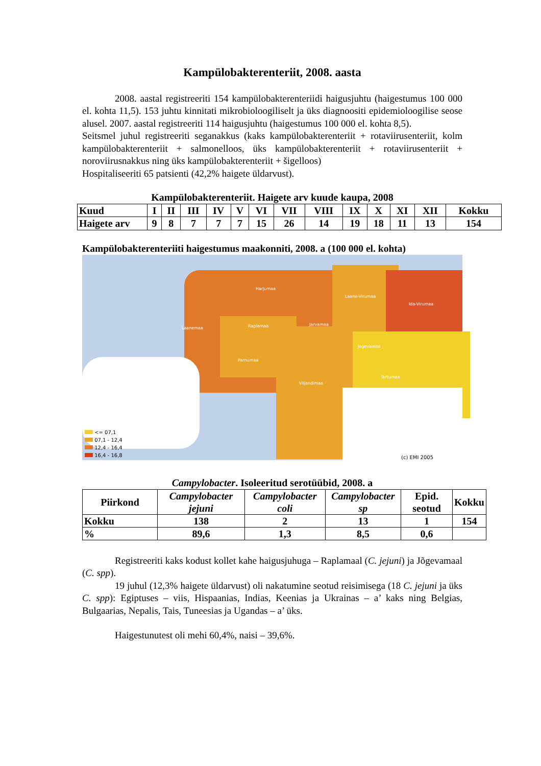Kampülobakterenteriit, 2008. aasta
2008. aastal registreeriti 154 kampülobakterenteriidi haigusjuhtu (haigestumus 100 000 el. kohta 11,5). 153 juhtu kinnitati mikrobioloogiliselt ja üks diagnoositi epidemioloogilise seose alusel. 2007. aastal registreeriti 114 haigusjuhtu (haigestumus 100 000 el. kohta 8,5).
Seitsmel juhul registreeriti seganakkus (kaks kampülobakterenteriit + rotaviirusenteriit, kolm kampülobakterenteriit + salmonelloos, üks kampülobakterenteriit + rotaviirusenteriit + noroviirusnakkus ning üks kampülobakterenteriit + šigelloos)
Hospitaliseeriti 65 patsienti (42,2% haigete üldarvust).
Kampülobakterenteriit. Haigete arv kuude kaupa, 2008
| Kuud | I | II | III | IV | V | VI | VII | VIII | IX | X | XI | XII | Kokku |
| Haigete arv | 9 | 8 | 7 | 7 | 7 | 15 | 26 | 14 | 19 | 18 | 11 | 13 | 154 |
Kampülobakterenteriiti haigestumus maakonniti, 2008. a (100 000 el. kohta)
Harjumaa
Laane-Virumaa
Ida-Virumaa
Laanemaa Raplamaa Jarvamaa
Jogevamaa
Parnumaa
Tartumaa
Viljandimaa
<= 07,1
07,1 - 12,4
12,4 - 16,4
16,4 - 16,8
(c) EMI 2005
Campylobacter. Isoleeritud serotüübid, 2008. a
| Piirkond | Campylobacter jejuni | Campylobacter coli | Campylobacter sp | Epid. seotud | Kokku |
| Kokku | 138 | 2 | 13 | 1 | 154 |
| % | 89,6 | 1,3 | 8,5 | 0,6 | |
Registreeriti kaks kodust kollet kahe haigusjuhuga – Raplamaal (C. jejuni) ja Jõgevamaal (C. spp).
19 juhul (12,3% haigete üldarvust) oli nakatumine seotud reisimisega (18 C. jejuni ja üks C. spp): Egiptuses – viis, Hispaanias, Indias, Keenias ja Ukrainas – a’ kaks ning Belgias, Bulgaarias, Nepalis, Tais, Tuneesias ja Ugandas – a’ üks.
Haigestunutest oli mehi 60,4%, naisi – 39,6%.